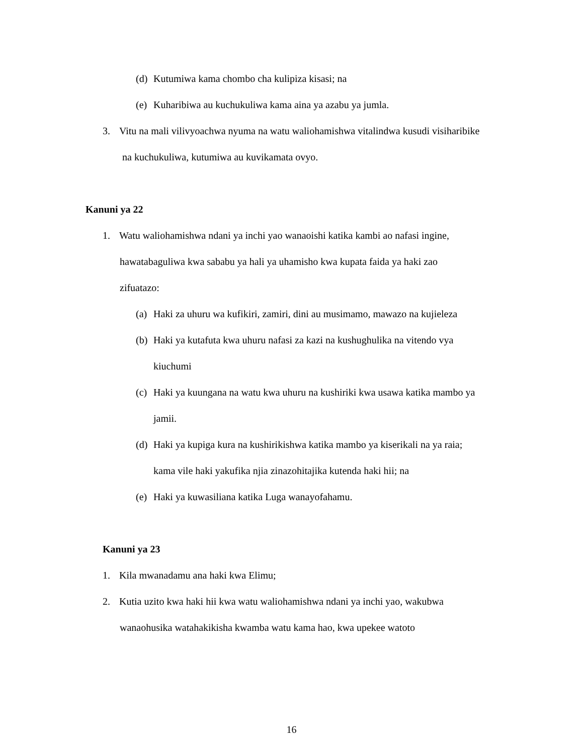(d) Kutumiwa kama chombo cha kulipiza kisasi; na
(e) Kuharibiwa au kuchukuliwa kama aina ya azabu ya jumla.
3. Vitu na mali vilivyoachwa nyuma na watu waliohamishwa vitalindwa kusudi visiharibike
na kuchukuliwa, kutumiwa au kuvikamata ovyo.
Kanuni ya 22
1. Watu waliohamishwa ndani ya inchi yao wanaoishi katika kambi ao nafasi ingine,
hawatabaguliwa kwa sababu ya hali ya uhamisho kwa kupata faida ya haki zao
zifuatazo:
(a) Haki za uhuru wa kufikiri, zamiri, dini au musimamo, mawazo na kujieleza
(b) Haki ya kutafuta kwa uhuru nafasi za kazi na kushughulika na vitendo vya
kiuchumi
(c) Haki ya kuungana na watu kwa uhuru na kushiriki kwa usawa katika mambo ya
jamii.
(d) Haki ya kupiga kura na kushirikishwa katika mambo ya kiserikali na ya raia;
kama vile haki yakufika njia zinazohitajika kutenda haki hii; na
(e) Haki ya kuwasiliana katika Luga wanayofahamu.
Kanuni ya 23
1. Kila mwanadamu ana haki kwa Elimu;
2. Kutia uzito kwa haki hii kwa watu waliohamishwa ndani ya inchi yao, wakubwa
wanaohusika watahakikisha kwamba watu kama hao, kwa upekee watoto
16